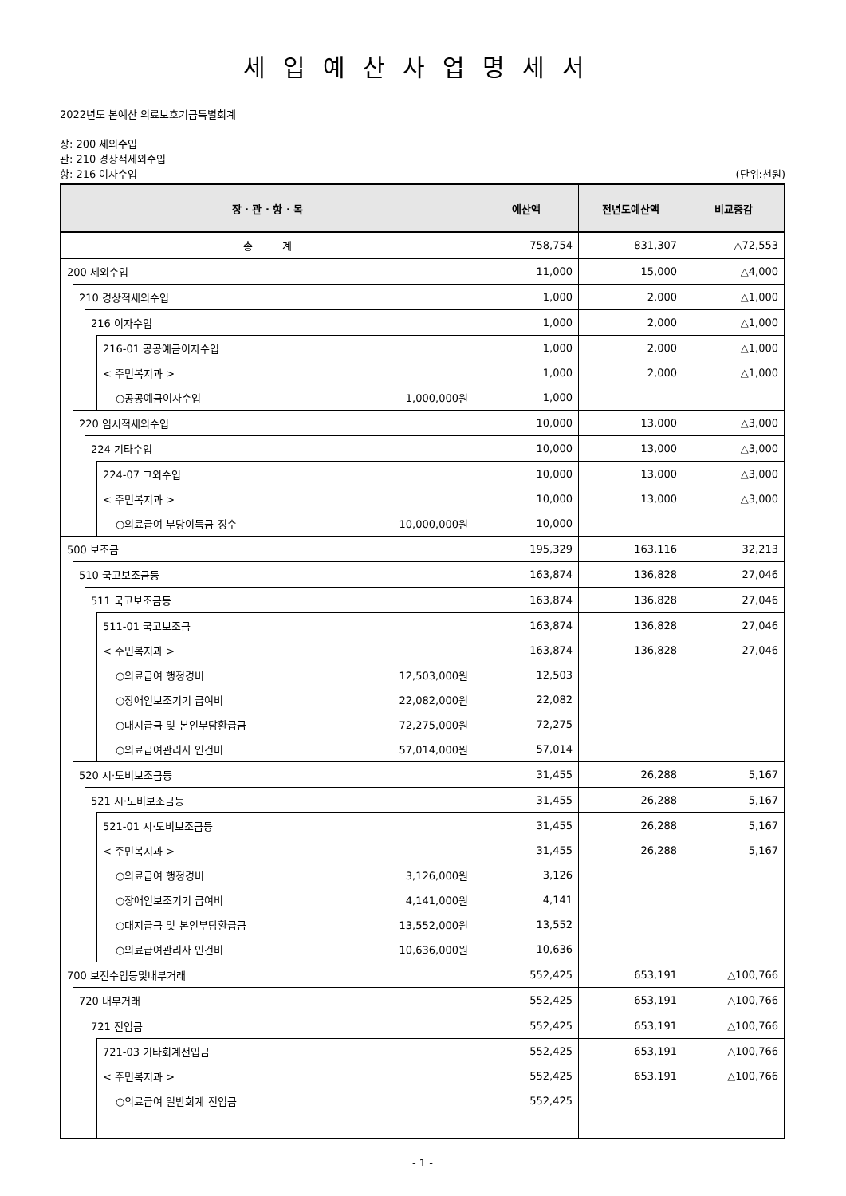세입예산사업명세서
2022년도 본예산 의료보호기금특별회계
장: 200 세외수입
관: 210 경상적세외수입
항: 216 이자수입 (단위:천원)
| 장 · 관 · 항 · 목 | | | | 예산액 | 전년도예산액 | 비교증감 |
| --- | --- | --- | --- | --- | --- | --- |
| 총 계 | | | | 758,754 | 831,307 | △72,553 |
| 200 세외수입 | | | | 11,000 | 15,000 | △4,000 |
| | 210 경상적세외수입 | | | 1,000 | 2,000 | △1,000 |
| | | 216 이자수입 | | 1,000 | 2,000 | △1,000 |
| | | | 216-01 공공예금이자수입 | 1,000 | 2,000 | △1,000 |
| | | | < 주민복지과 > | 1,000 | 2,000 | △1,000 |
| | | | ○공공예금이자수입 1,000,000원 | 1,000 | | |
| | 220 임시적세외수입 | | | 10,000 | 13,000 | △3,000 |
| | | 224 기타수입 | | 10,000 | 13,000 | △3,000 |
| | | | 224-07 그외수입 | 10,000 | 13,000 | △3,000 |
| | | | < 주민복지과 > | 10,000 | 13,000 | △3,000 |
| | | | ○의료급여 부당이득금 징수 10,000,000원 | 10,000 | | |
| 500 보조금 | | | | 195,329 | 163,116 | 32,213 |
| | 510 국고보조금등 | | | 163,874 | 136,828 | 27,046 |
| | | 511 국고보조금등 | | 163,874 | 136,828 | 27,046 |
| | | | 511-01 국고보조금 | 163,874 | 136,828 | 27,046 |
| | | | < 주민복지과 > | 163,874 | 136,828 | 27,046 |
| | | | ○의료급여 행정경비 12,503,000원 | 12,503 | | |
| | | | ○장애인보조기기 급여비 22,082,000원 | 22,082 | | |
| | | | ○대지급금 및 본인부담환급금 72,275,000원 | 72,275 | | |
| | | | ○의료급여관리사 인건비 57,014,000원 | 57,014 | | |
| | 520 시·도비보조금등 | | | 31,455 | 26,288 | 5,167 |
| | | 521 시·도비보조금등 | | 31,455 | 26,288 | 5,167 |
| | | | 521-01 시·도비보조금등 | 31,455 | 26,288 | 5,167 |
| | | | < 주민복지과 > | 31,455 | 26,288 | 5,167 |
| | | | ○의료급여 행정경비 3,126,000원 | 3,126 | | |
| | | | ○장애인보조기기 급여비 4,141,000원 | 4,141 | | |
| | | | ○대지급금 및 본인부담환급금 13,552,000원 | 13,552 | | |
| | | | ○의료급여관리사 인건비 10,636,000원 | 10,636 | | |
| 700 보전수입등및내부거래 | | | | 552,425 | 653,191 | △100,766 |
| | 720 내부거래 | | | 552,425 | 653,191 | △100,766 |
| | | 721 전입금 | | 552,425 | 653,191 | △100,766 |
| | | | 721-03 기타회계전입금 | 552,425 | 653,191 | △100,766 |
| | | | < 주민복지과 > | 552,425 | 653,191 | △100,766 |
| | | | ○의료급여 일반회계 전입금 | 552,425 | | |
- 1 -